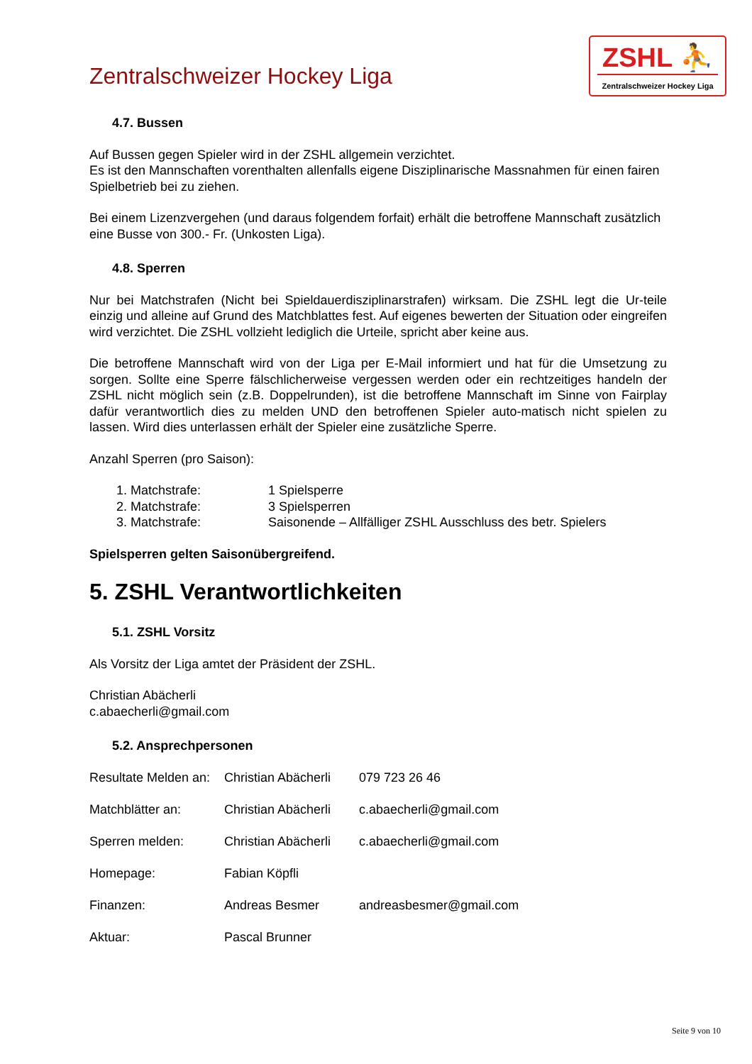Zentralschweizer Hockey Liga
ZSHL ⛹
Zentralschweizer Hockey Liga
4.7. Bussen
Auf Bussen gegen Spieler wird in der ZSHL allgemein verzichtet.
Es ist den Mannschaften vorenthalten allenfalls eigene Disziplinarische Massnahmen für einen fairen Spielbetrieb bei zu ziehen.
Bei einem Lizenzvergehen (und daraus folgendem forfait) erhält die betroffene Mannschaft zusätzlich eine Busse von 300.- Fr. (Unkosten Liga).
4.8. Sperren
Nur bei Matchstrafen (Nicht bei Spieldauerdisziplinarstrafen) wirksam. Die ZSHL legt die Ur-teile einzig und alleine auf Grund des Matchblattes fest. Auf eigenes bewerten der Situation oder eingreifen wird verzichtet. Die ZSHL vollzieht lediglich die Urteile, spricht aber keine aus.
Die betroffene Mannschaft wird von der Liga per E-Mail informiert und hat für die Umsetzung zu sorgen. Sollte eine Sperre fälschlicherweise vergessen werden oder ein rechtzeitiges handeln der ZSHL nicht möglich sein (z.B. Doppelrunden), ist die betroffene Mannschaft im Sinne von Fairplay dafür verantwortlich dies zu melden UND den betroffenen Spieler auto-matisch nicht spielen zu lassen. Wird dies unterlassen erhält der Spieler eine zusätzliche Sperre.
Anzahl Sperren (pro Saison):
| 1. Matchstrafe: | 1 Spielsperre |
| 2. Matchstrafe: | 3 Spielsperren |
| 3. Matchstrafe: | Saisonende – Allfälliger ZSHL Ausschluss des betr. Spielers |
Spielsperren gelten Saisonübergreifend.
5. ZSHL Verantwortlichkeiten
5.1. ZSHL Vorsitz
Als Vorsitz der Liga amtet der Präsident der ZSHL.
Christian Abächerli
c.abaecherli@gmail.com
5.2. Ansprechpersonen
| Resultate Melden an: | Christian Abächerli | 079 723 26 46 |
| Matchblätter an: | Christian Abächerli | c.abaecherli@gmail.com |
| Sperren melden: | Christian Abächerli | c.abaecherli@gmail.com |
| Homepage: | Fabian Köpfli | |
| Finanzen: | Andreas Besmer | andreasbesmer@gmail.com |
| Aktuar: | Pascal Brunner | |
Seite 9 von 10